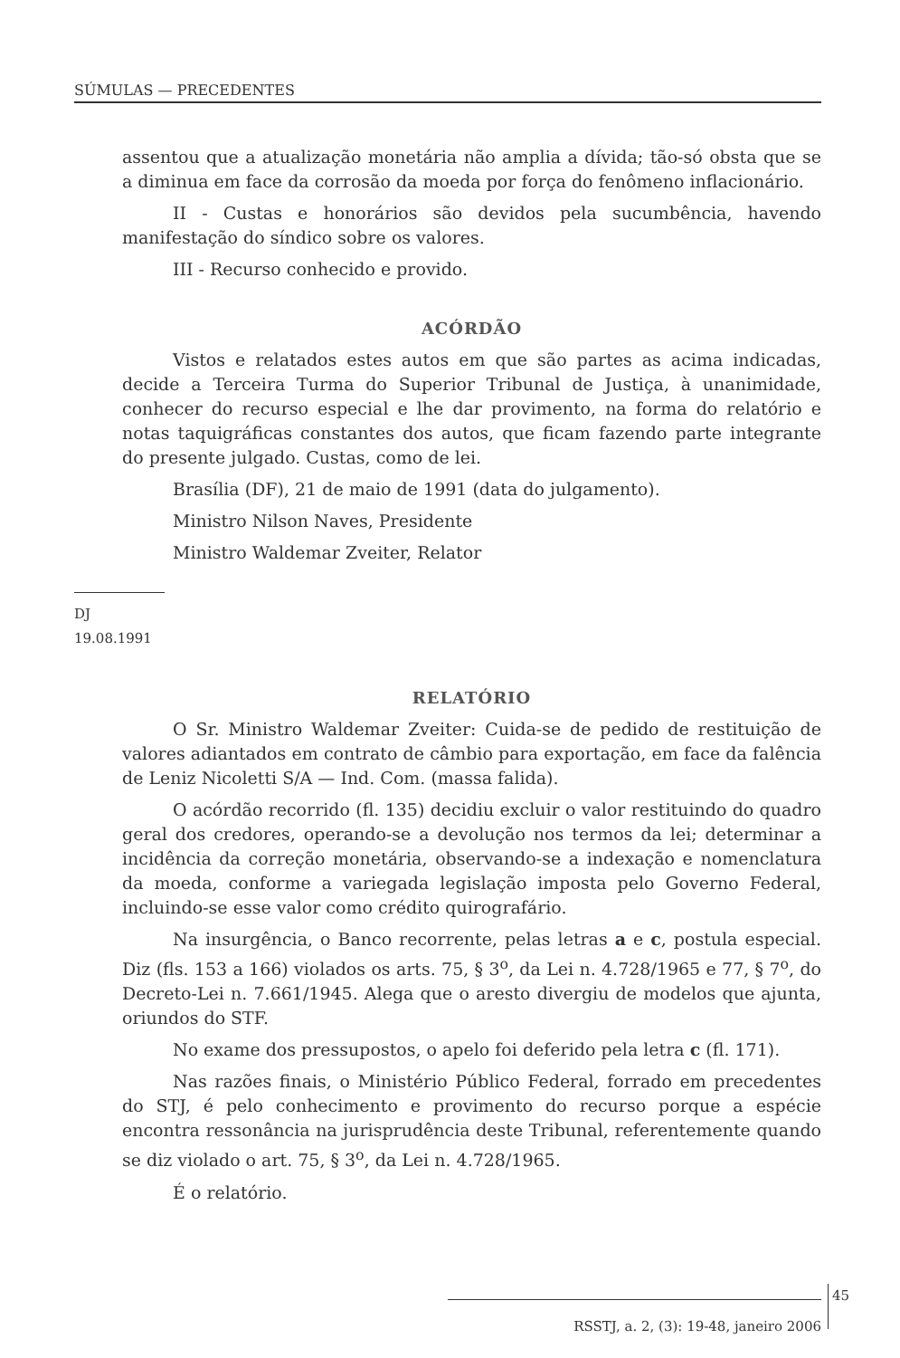SÚMULAS — PRECEDENTES
assentou que a atualização monetária não amplia a dívida; tão-só obsta que se a diminua em face da corrosão da moeda por força do fenômeno inflacionário.
II - Custas e honorários são devidos pela sucumbência, havendo manifestação do síndico sobre os valores.
III - Recurso conhecido e provido.
ACÓRDÃO
Vistos e relatados estes autos em que são partes as acima indicadas, decide a Terceira Turma do Superior Tribunal de Justiça, à unanimidade, conhecer do recurso especial e lhe dar provimento, na forma do relatório e notas taquigráficas constantes dos autos, que ficam fazendo parte integrante do presente julgado. Custas, como de lei.
Brasília (DF), 21 de maio de 1991 (data do julgamento).
Ministro Nilson Naves, Presidente
Ministro Waldemar Zveiter, Relator
DJ 19.08.1991
RELATÓRIO
O Sr. Ministro Waldemar Zveiter: Cuida-se de pedido de restituição de valores adiantados em contrato de câmbio para exportação, em face da falência de Leniz Nicoletti S/A — Ind. Com. (massa falida).
O acórdão recorrido (fl. 135) decidiu excluir o valor restituindo do quadro geral dos credores, operando-se a devolução nos termos da lei; determinar a incidência da correção monetária, observando-se a indexação e nomenclatura da moeda, conforme a variegada legislação imposta pelo Governo Federal, incluindo-se esse valor como crédito quirografário.
Na insurgência, o Banco recorrente, pelas letras a e c, postula especial. Diz (fls. 153 a 166) violados os arts. 75, § 3<sup>o</sup>, da Lei n. 4.728/1965 e 77, § 7<sup>o</sup>, do Decreto-Lei n. 7.661/1945. Alega que o aresto divergiu de modelos que ajunta, oriundos do STF.
No exame dos pressupostos, o apelo foi deferido pela letra c (fl. 171).
Nas razões finais, o Ministério Público Federal, forrado em precedentes do STJ, é pelo conhecimento e provimento do recurso porque a espécie encontra ressonância na jurisprudência deste Tribunal, referentemente quando se diz violado o art. 75, § 3<sup>o</sup>, da Lei n. 4.728/1965.
É o relatório.
45
RSSTJ, a. 2, (3): 19-48, janeiro 2006